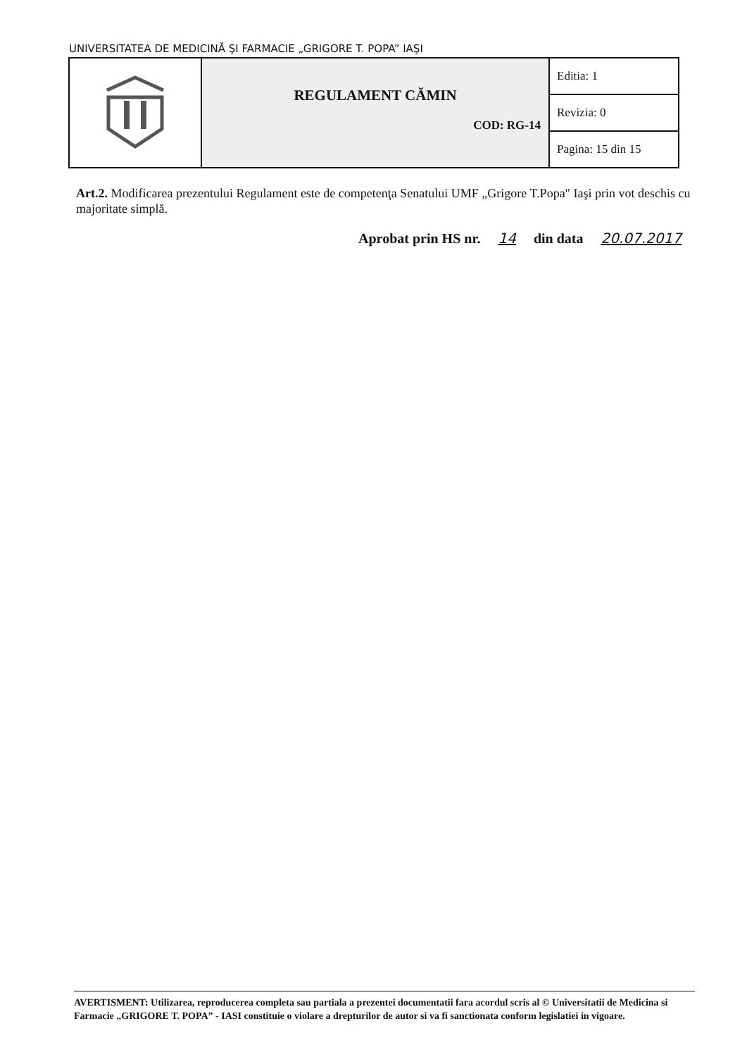UNIVERSITATEA DE MEDICINĂ ŞI FARMACIE „GRIGORE T. POPA” IAŞI
| | REGULAMENT CĂMIN COD: RG-14 | Editia: 1 |
| | | Revizia: 0 |
| | | Pagina: 15 din 15 |
Art.2. Modificarea prezentului Regulament este de competenţa Senatului UMF „Grigore T.Popa" Iaşi prin vot deschis cu majoritate simplă.
Aprobat prin HS nr. 14 din data 20.07.2017
AVERTISMENT: Utilizarea, reproducerea completa sau partiala a prezentei documentatii fara acordul scris al © Universitatii de Medicina si Farmacie „GRIGORE T. POPA” - IASI constituie o violare a drepturilor de autor si va fi sanctionata conform legislatiei in vigoare.